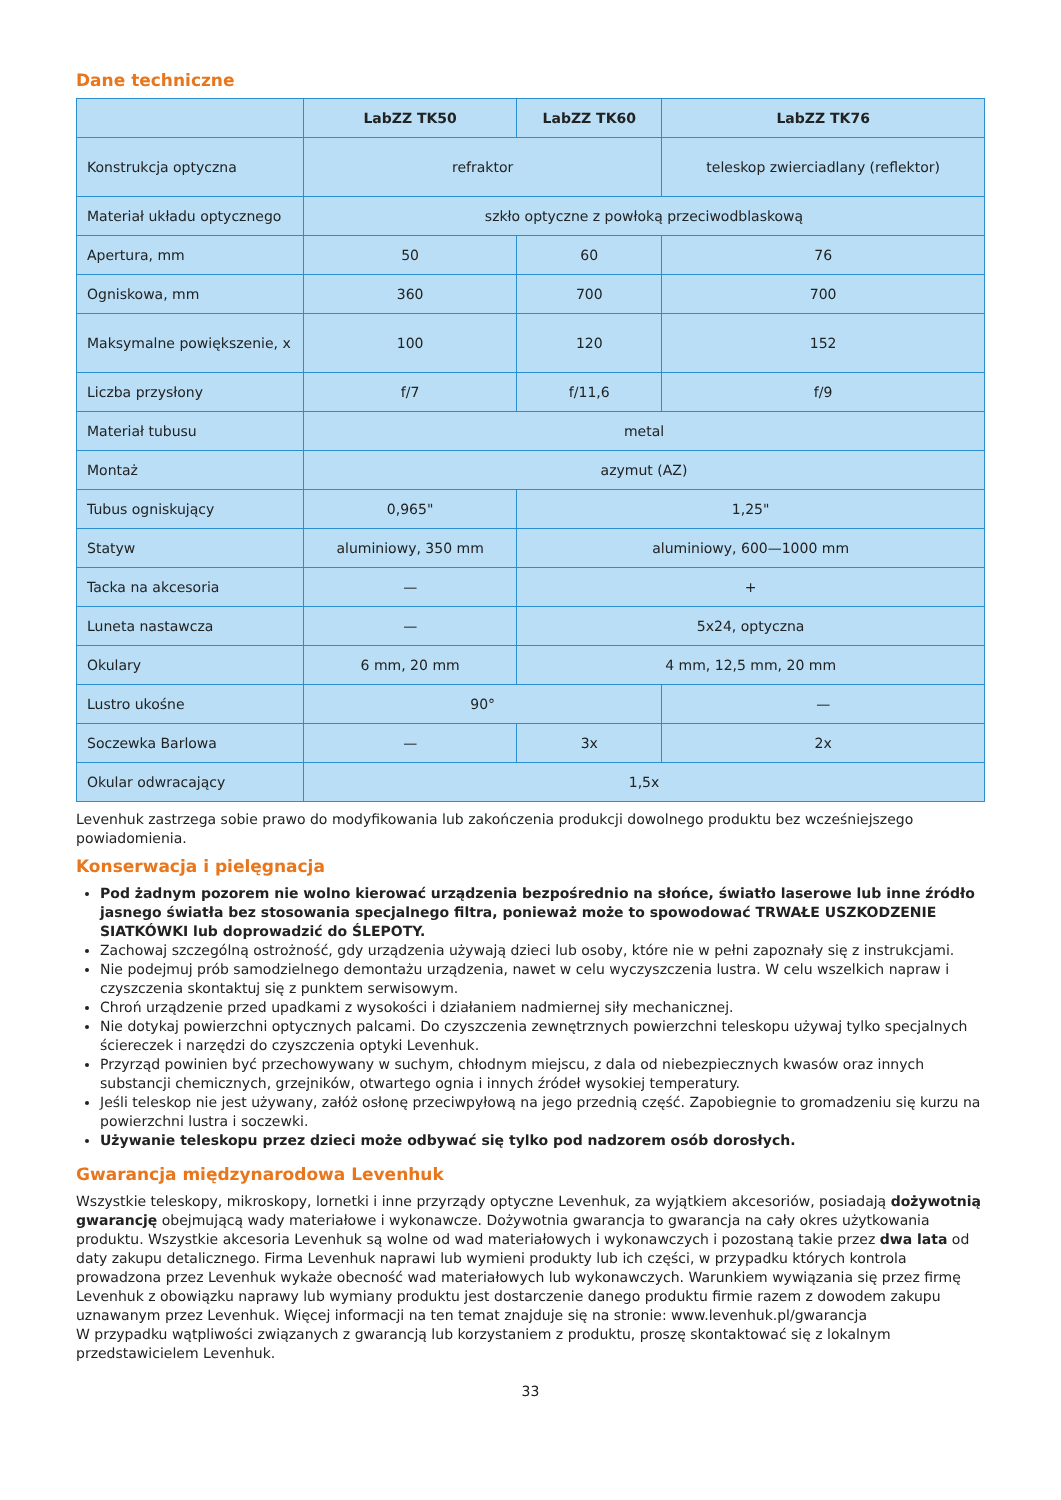Dane techniczne
| | LabZZ TK50 | LabZZ TK60 | LabZZ TK76 |
| --- | --- | --- | --- |
| Konstrukcja optyczna | refraktor | | teleskop zwierciadlany (reflektor) |
| Materiał układu optycznego | szkło optyczne z powłoką przeciwodblaskową | | |
| Apertura, mm | 50 | 60 | 76 |
| Ogniskowa, mm | 360 | 700 | 700 |
| Maksymalne powiększenie, x | 100 | 120 | 152 |
| Liczba przysłony | f/7 | f/11,6 | f/9 |
| Materiał tubusu | metal | | |
| Montaż | azymut (AZ) | | |
| Tubus ogniskujący | 0,965" | 1,25" | |
| Statyw | aluminiowy, 350 mm | aluminiowy, 600—1000 mm | |
| Tacka na akcesoria | — | + | |
| Luneta nastawcza | — | 5x24, optyczna | |
| Okulary | 6 mm, 20 mm | 4 mm, 12,5 mm, 20 mm | |
| Lustro ukośne | 90° | | — |
| Soczewka Barlowa | — | 3x | 2x |
| Okular odwracający | 1,5x | | |
Levenhuk zastrzega sobie prawo do modyfikowania lub zakończenia produkcji dowolnego produktu bez wcześniejszego powiadomienia.
Konserwacja i pielęgnacja
Pod żadnym pozorem nie wolno kierować urządzenia bezpośrednio na słońce, światło laserowe lub inne źródło jasnego światła bez stosowania specjalnego filtra, ponieważ może to spowodować TRWAŁE USZKODZENIE SIATKÓWKI lub doprowadzić do ŚLEPOTY.
Zachowaj szczególną ostrożność, gdy urządzenia używają dzieci lub osoby, które nie w pełni zapoznały się z instrukcjami.
Nie podejmuj prób samodzielnego demontażu urządzenia, nawet w celu wyczyszczenia lustra. W celu wszelkich napraw i czyszczenia skontaktuj się z punktem serwisowym.
Chroń urządzenie przed upadkami z wysokości i działaniem nadmiernej siły mechanicznej.
Nie dotykaj powierzchni optycznych palcami. Do czyszczenia zewnętrznych powierzchni teleskopu używaj tylko specjalnych ściereczek i narzędzi do czyszczenia optyki Levenhuk.
Przyrząd powinien być przechowywany w suchym, chłodnym miejscu, z dala od niebezpiecznych kwasów oraz innych substancji chemicznych, grzejników, otwartego ognia i innych źródeł wysokiej temperatury.
Jeśli teleskop nie jest używany, załóż osłonę przeciwpyłową na jego przednią część. Zapobiegnie to gromadzeniu się kurzu na powierzchni lustra i soczewki.
Używanie teleskopu przez dzieci może odbywać się tylko pod nadzorem osób dorosłych.
Gwarancja międzynarodowa Levenhuk
Wszystkie teleskopy, mikroskopy, lornetki i inne przyrządy optyczne Levenhuk, za wyjątkiem akcesoriów, posiadają dożywotnią gwarancję obejmującą wady materiałowe i wykonawcze. Dożywotnia gwarancja to gwarancja na cały okres użytkowania produktu. Wszystkie akcesoria Levenhuk są wolne od wad materiałowych i wykonawczych i pozostaną takie przez dwa lata od daty zakupu detalicznego. Firma Levenhuk naprawi lub wymieni produkty lub ich części, w przypadku których kontrola prowadzona przez Levenhuk wykaże obecność wad materiałowych lub wykonawczych. Warunkiem wywiązania się przez firmę Levenhuk z obowiązku naprawy lub wymiany produktu jest dostarczenie danego produktu firmie razem z dowodem zakupu uznawanym przez Levenhuk. Więcej informacji na ten temat znajduje się na stronie: www.levenhuk.pl/gwarancja
W przypadku wątpliwości związanych z gwarancją lub korzystaniem z produktu, proszę skontaktować się z lokalnym przedstawicielem Levenhuk.
33